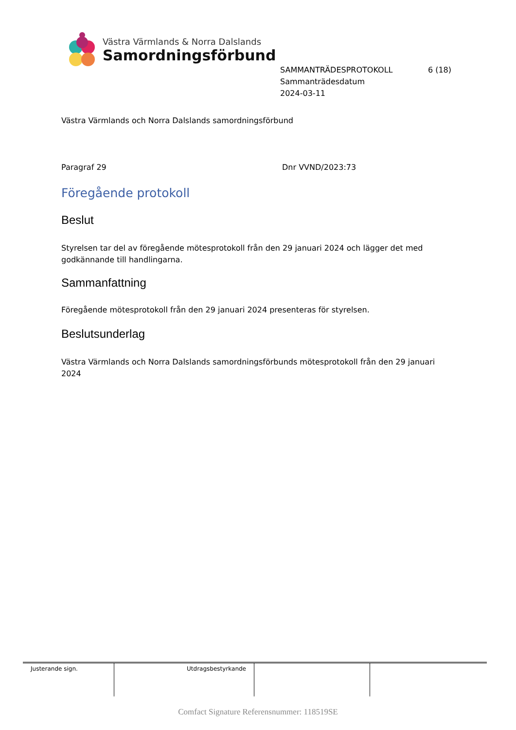Västra Värmlands & Norra Dalslands
Samordningsförbund
SAMMANTRÄDESPROTOKOLL 6 (18)
Sammanträdesdatum
2024-03-11
Västra Värmlands och Norra Dalslands samordningsförbund
Paragraf 29 Dnr VVND/2023:73
Föregående protokoll
Beslut
Styrelsen tar del av föregående mötesprotokoll från den 29 januari 2024 och lägger det med godkännande till handlingarna.
Sammanfattning
Föregående mötesprotokoll från den 29 januari 2024 presenteras för styrelsen.
Beslutsunderlag
Västra Värmlands och Norra Dalslands samordningsförbunds mötesprotokoll från den 29 januari 2024
| Justerande sign. | Utdragsbestyrkande | | |
Comfact Signature Referensnummer: 118519SE